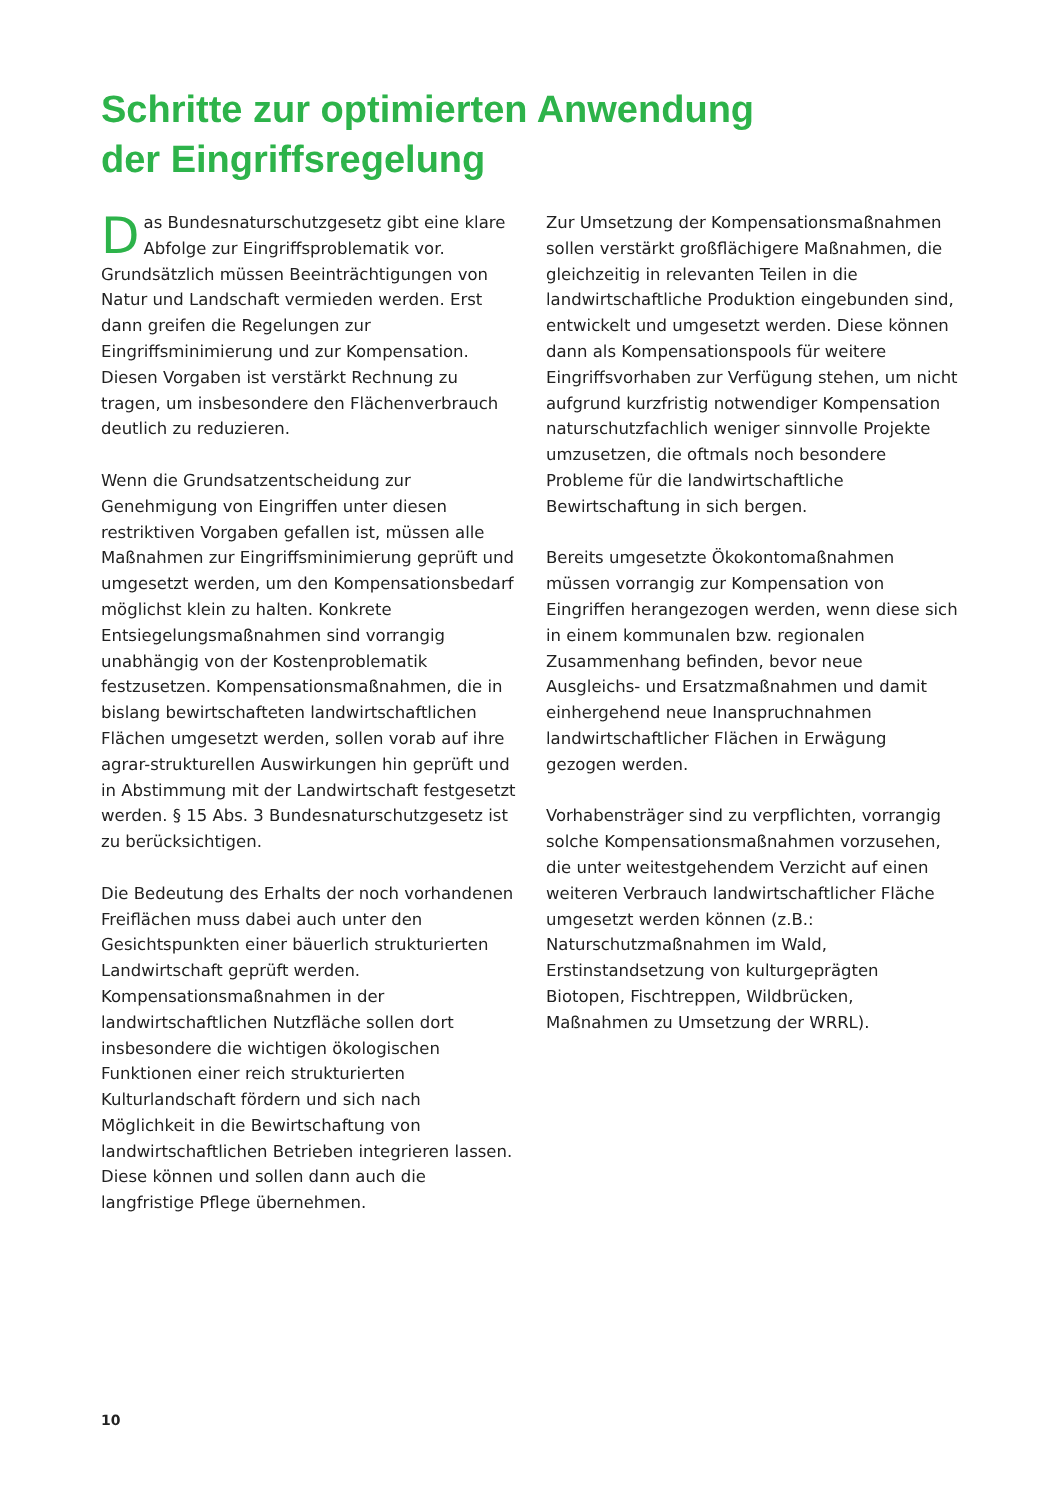Schritte zur optimierten Anwendung
der Eingriffsregelung
Das Bundesnaturschutzgesetz gibt eine klare Abfolge zur Eingriffsproblematik vor. Grundsätzlich müssen Beeinträchtigungen von Natur und Landschaft vermieden werden. Erst dann greifen die Regelungen zur Eingriffsminimierung und zur Kompensation. Diesen Vorgaben ist verstärkt Rechnung zu tragen, um insbesondere den Flächenverbrauch deutlich zu reduzieren.
Wenn die Grundsatzentscheidung zur Genehmigung von Eingriffen unter diesen restriktiven Vorgaben gefallen ist, müssen alle Maßnahmen zur Eingriffsminimierung geprüft und umgesetzt werden, um den Kompensationsbedarf möglichst klein zu halten. Konkrete Entsiegelungsmaßnahmen sind vorrangig unabhängig von der Kostenproblematik festzusetzen. Kompensationsmaßnahmen, die in bislang bewirtschafteten landwirtschaftlichen Flächen umgesetzt werden, sollen vorab auf ihre agrar-strukturellen Auswirkungen hin geprüft und in Abstimmung mit der Landwirtschaft festgesetzt werden. § 15 Abs. 3 Bundesnaturschutzgesetz ist zu berücksichtigen.
Die Bedeutung des Erhalts der noch vorhandenen Freiflächen muss dabei auch unter den Gesichtspunkten einer bäuerlich strukturierten Landwirtschaft geprüft werden. Kompensationsmaßnahmen in der landwirtschaftlichen Nutzfläche sollen dort insbesondere die wichtigen ökologischen Funktionen einer reich strukturierten Kulturlandschaft fördern und sich nach Möglichkeit in die Bewirtschaftung von landwirtschaftlichen Betrieben integrieren lassen. Diese können und sollen dann auch die langfristige Pflege übernehmen.
Zur Umsetzung der Kompensationsmaßnahmen sollen verstärkt großflächigere Maßnahmen, die gleichzeitig in relevanten Teilen in die landwirtschaftliche Produktion eingebunden sind, entwickelt und umgesetzt werden. Diese können dann als Kompensationspools für weitere Eingriffsvorhaben zur Verfügung stehen, um nicht aufgrund kurzfristig notwendiger Kompensation naturschutzfachlich weniger sinnvolle Projekte umzusetzen, die oftmals noch besondere Probleme für die landwirtschaftliche Bewirtschaftung in sich bergen.
Bereits umgesetzte Ökokontomaßnahmen müssen vorrangig zur Kompensation von Eingriffen herangezogen werden, wenn diese sich in einem kommunalen bzw. regionalen Zusammenhang befinden, bevor neue Ausgleichs- und Ersatzmaßnahmen und damit einhergehend neue Inanspruchnahmen landwirtschaftlicher Flächen in Erwägung gezogen werden.
Vorhabensträger sind zu verpflichten, vorrangig solche Kompensationsmaßnahmen vorzusehen, die unter weitestgehendem Verzicht auf einen weiteren Verbrauch landwirtschaftlicher Fläche umgesetzt werden können (z.B.: Naturschutzmaßnahmen im Wald, Erstinstandsetzung von kulturgeprägten Biotopen, Fischtreppen, Wildbrücken, Maßnahmen zu Umsetzung der WRRL).
10